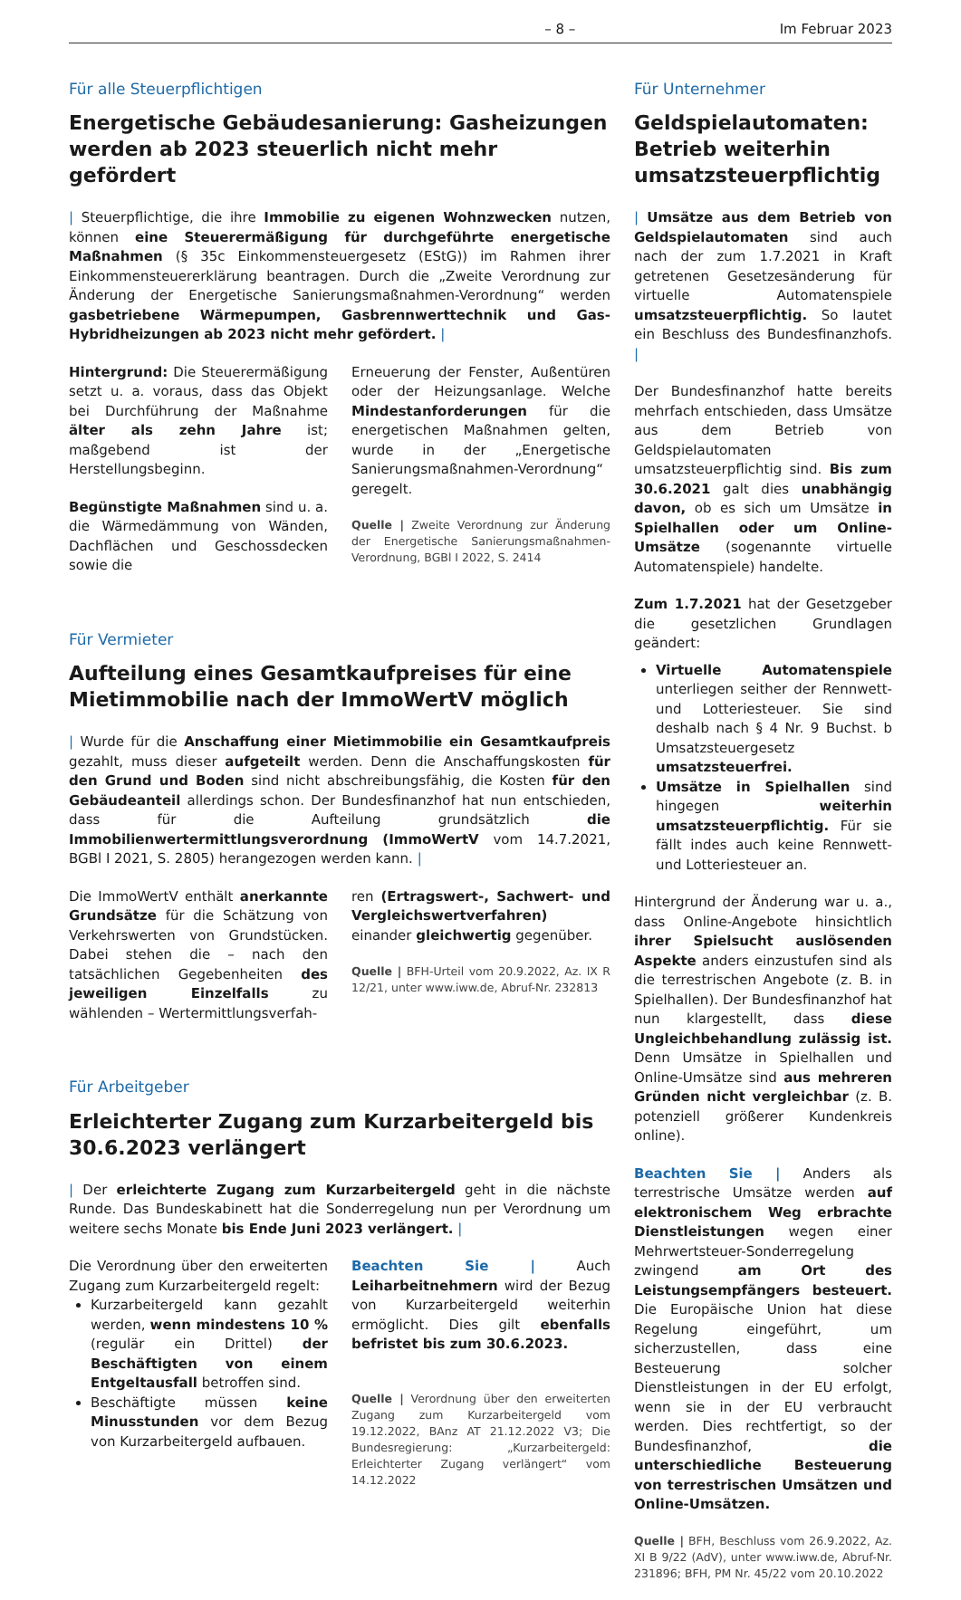– 8 – Im Februar 2023
Für alle Steuerpflichtigen
Energetische Gebäudesanierung: Gasheizungen werden ab 2023 steuerlich nicht mehr gefördert
| Steuerpflichtige, die ihre Immobilie zu eigenen Wohnzwecken nutzen, können eine Steuerermäßigung für durchgeführte energetische Maßnahmen (§ 35c Einkommensteuergesetz (EStG)) im Rahmen ihrer Einkommensteuererklärung beantragen. Durch die „Zweite Verordnung zur Änderung der Energetische Sanierungsmaßnahmen-Verordnung“ werden gasbetriebene Wärmepumpen, Gasbrennwerttechnik und Gas-Hybridheizungen ab 2023 nicht mehr gefördert. |
Hintergrund: Die Steuerermäßigung setzt u. a. voraus, dass das Objekt bei Durchführung der Maßnahme älter als zehn Jahre ist; maßgebend ist der Herstellungsbeginn.
Begünstigte Maßnahmen sind u. a. die Wärmedämmung von Wänden, Dachflächen und Geschossdecken sowie die
Erneuerung der Fenster, Außentüren oder der Heizungsanlage. Welche Mindestanforderungen für die energetischen Maßnahmen gelten, wurde in der „Energetische Sanierungsmaßnahmen-Verordnung“ geregelt.
Quelle | Zweite Verordnung zur Änderung der Energetische Sanierungsmaßnahmen-Verordnung, BGBl I 2022, S. 2414
Für Vermieter
Aufteilung eines Gesamtkaufpreises für eine Mietimmobilie nach der ImmoWertV möglich
| Wurde für die Anschaffung einer Mietimmobilie ein Gesamtkaufpreis gezahlt, muss dieser aufgeteilt werden. Denn die Anschaffungskosten für den Grund und Boden sind nicht abschreibungsfähig, die Kosten für den Gebäudeanteil allerdings schon. Der Bundesfinanzhof hat nun entschieden, dass für die Aufteilung grundsätzlich die Immobilienwertermittlungsverordnung (ImmoWertV vom 14.7.2021, BGBl I 2021, S. 2805) herangezogen werden kann. |
Die ImmoWertV enthält anerkannte Grundsätze für die Schätzung von Verkehrswerten von Grundstücken. Dabei stehen die – nach den tatsächlichen Gegebenheiten des jeweiligen Einzelfalls zu wählenden – Wertermittlungsverfah-
ren (Ertragswert-, Sachwert- und Vergleichswertverfahren) einander gleichwertig gegenüber.
Quelle | BFH-Urteil vom 20.9.2022, Az. IX R 12/21, unter www.iww.de, Abruf-Nr. 232813
Für Arbeitgeber
Erleichterter Zugang zum Kurzarbeitergeld bis 30.6.2023 verlängert
| Der erleichterte Zugang zum Kurzarbeitergeld geht in die nächste Runde. Das Bundeskabinett hat die Sonderregelung nun per Verordnung um weitere sechs Monate bis Ende Juni 2023 verlängert. |
Die Verordnung über den erweiterten Zugang zum Kurzarbeitergeld regelt:
Kurzarbeitergeld kann gezahlt werden, wenn mindestens 10 % (regulär ein Drittel) der Beschäftigten von einem Entgeltausfall betroffen sind.
Beschäftigte müssen keine Minusstunden vor dem Bezug von Kurzarbeitergeld aufbauen.
Beachten Sie | Auch Leiharbeitnehmern wird der Bezug von Kurzarbeitergeld weiterhin ermöglicht. Dies gilt ebenfalls befristet bis zum 30.6.2023.
Quelle | Verordnung über den erweiterten Zugang zum Kurzarbeitergeld vom 19.12.2022, BAnz AT 21.12.2022 V3; Die Bundesregierung: „Kurzarbeitergeld: Erleichterter Zugang verlängert“ vom 14.12.2022
Für Unternehmer
Geldspielautomaten: Betrieb weiterhin umsatzsteuerpflichtig
| Umsätze aus dem Betrieb von Geldspielautomaten sind auch nach der zum 1.7.2021 in Kraft getretenen Gesetzesänderung für virtuelle Automatenspiele umsatzsteuerpflichtig. So lautet ein Beschluss des Bundesfinanzhofs. |
Der Bundesfinanzhof hatte bereits mehrfach entschieden, dass Umsätze aus dem Betrieb von Geldspielautomaten umsatzsteuerpflichtig sind. Bis zum 30.6.2021 galt dies unabhängig davon, ob es sich um Umsätze in Spielhallen oder um Online-Umsätze (sogenannte virtuelle Automatenspiele) handelte.
Zum 1.7.2021 hat der Gesetzgeber die gesetzlichen Grundlagen geändert:
Virtuelle Automatenspiele unterliegen seither der Rennwett- und Lotteriesteuer. Sie sind deshalb nach § 4 Nr. 9 Buchst. b Umsatzsteuergesetz umsatzsteuerfrei.
Umsätze in Spielhallen sind hingegen weiterhin umsatzsteuerpflichtig. Für sie fällt indes auch keine Rennwett- und Lotteriesteuer an.
Hintergrund der Änderung war u. a., dass Online-Angebote hinsichtlich ihrer Spielsucht auslösenden Aspekte anders einzustufen sind als die terrestrischen Angebote (z. B. in Spielhallen). Der Bundesfinanzhof hat nun klargestellt, dass diese Ungleichbehandlung zulässig ist. Denn Umsätze in Spielhallen und Online-Umsätze sind aus mehreren Gründen nicht vergleichbar (z. B. potenziell größerer Kundenkreis online).
Beachten Sie | Anders als terrestrische Umsätze werden auf elektronischem Weg erbrachte Dienstleistungen wegen einer Mehrwertsteuer-Sonderregelung zwingend am Ort des Leistungsempfängers besteuert. Die Europäische Union hat diese Regelung eingeführt, um sicherzustellen, dass eine Besteuerung solcher Dienstleistungen in der EU erfolgt, wenn sie in der EU verbraucht werden. Dies rechtfertigt, so der Bundesfinanzhof, die unterschiedliche Besteuerung von terrestrischen Umsätzen und Online-Umsätzen.
Quelle | BFH, Beschluss vom 26.9.2022, Az. XI B 9/22 (AdV), unter www.iww.de, Abruf-Nr. 231896; BFH, PM Nr. 45/22 vom 20.10.2022